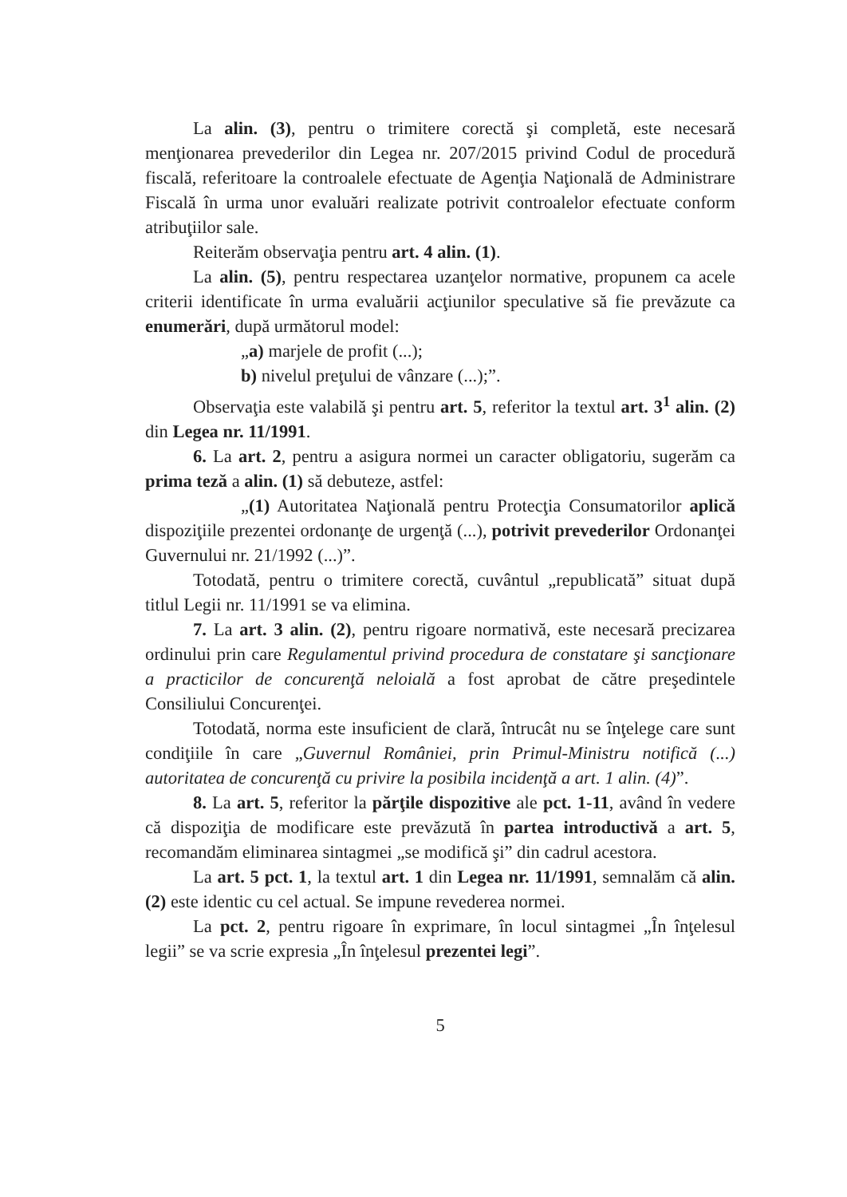La alin. (3), pentru o trimitere corectă şi completă, este necesară menţionarea prevederilor din Legea nr. 207/2015 privind Codul de procedură fiscală, referitoare la controalele efectuate de Agenţia Naţională de Administrare Fiscală în urma unor evaluări realizate potrivit controalelor efectuate conform atribuţiilor sale.
Reiterăm observaţia pentru art. 4 alin. (1).
La alin. (5), pentru respectarea uzanţelor normative, propunem ca acele criterii identificate în urma evaluării acţiunilor speculative să fie prevăzute ca enumerări, după următorul model:
„a) marjele de profit (...);
b) nivelul preţului de vânzare (...);”.
Observaţia este valabilă şi pentru art. 5, referitor la textul art. 3<sup>1</sup> alin. (2) din Legea nr. 11/1991.
6. La art. 2, pentru a asigura normei un caracter obligatoriu, sugerăm ca prima teză a alin. (1) să debuteze, astfel:
„(1) Autoritatea Naţională pentru Protecţia Consumatorilor aplică dispoziţiile prezentei ordonanţe de urgenţă (...), potrivit prevederilor Ordonanţei Guvernului nr. 21/1992 (...)”.
Totodată, pentru o trimitere corectă, cuvântul „republicată” situat după titlul Legii nr. 11/1991 se va elimina.
7. La art. 3 alin. (2), pentru rigoare normativă, este necesară precizarea ordinului prin care Regulamentul privind procedura de constatare şi sancţionare a practicilor de concurenţă neloială a fost aprobat de către preşedintele Consiliului Concurenţei.
Totodată, norma este insuficient de clară, întrucât nu se înţelege care sunt condiţiile în care „Guvernul României, prin Primul-Ministru notifică (...) autoritatea de concurenţă cu privire la posibila incidenţă a art. 1 alin. (4)”.
8. La art. 5, referitor la părţile dispozitive ale pct. 1-11, având în vedere că dispoziţia de modificare este prevăzută în partea introductivă a art. 5, recomandăm eliminarea sintagmei „se modifică şi” din cadrul acestora.
La art. 5 pct. 1, la textul art. 1 din Legea nr. 11/1991, semnalăm că alin.(2) este identic cu cel actual. Se impune revederea normei.
La pct. 2, pentru rigoare în exprimare, în locul sintagmei „În înţelesul legii” se va scrie expresia „În înţelesul prezentei legi”.
5